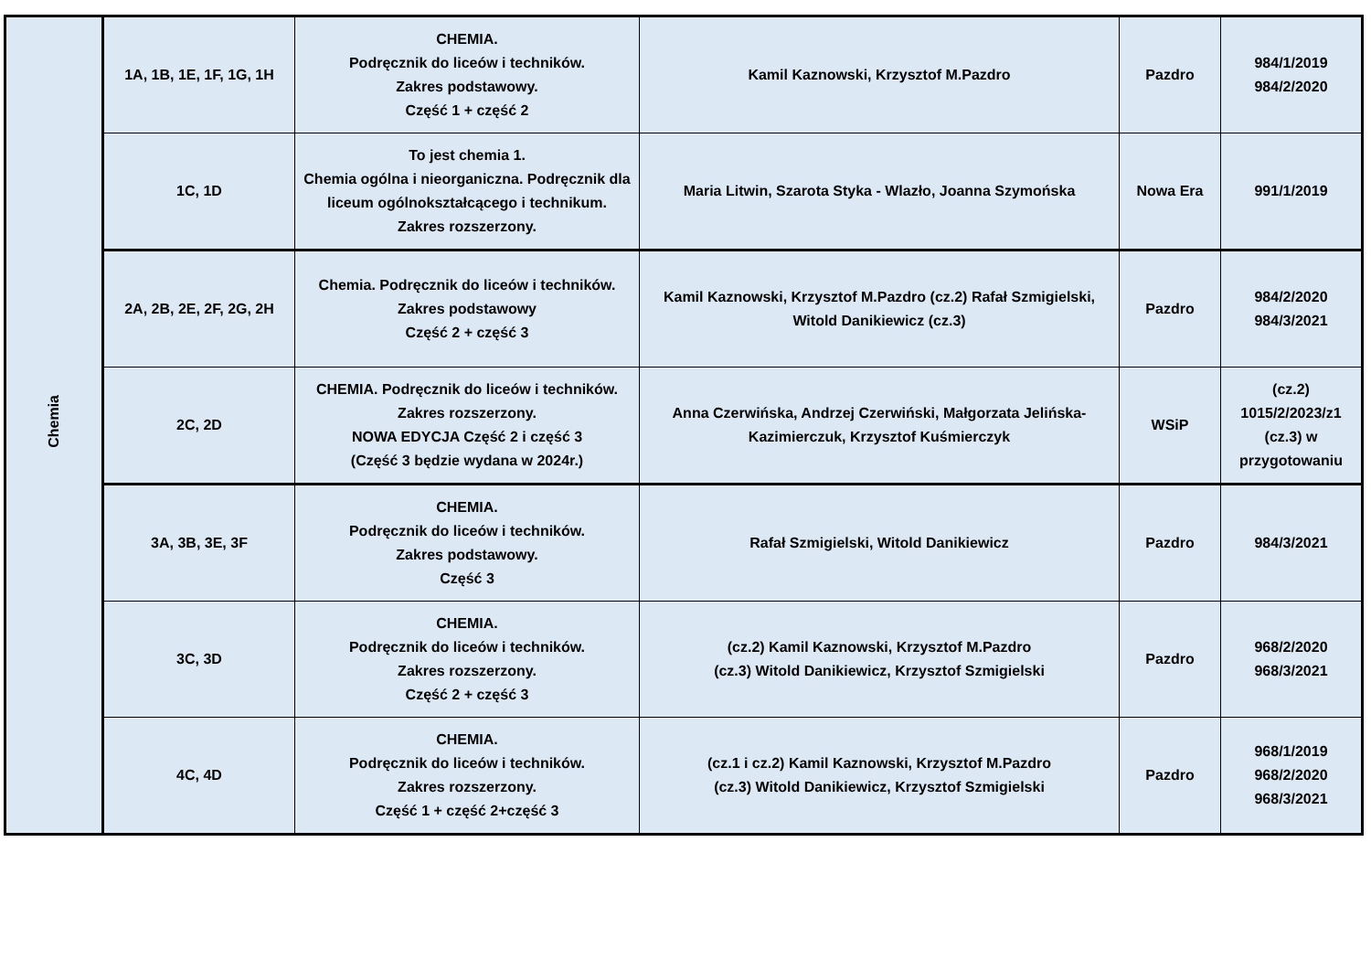| Chemia | 1A, 1B, 1E, 1F, 1G, 1H | CHEMIA. Podręcznik do liceów i techników. Zakres podstawowy. Część 1 + część 2 | Kamil Kaznowski, Krzysztof M.Pazdro | Pazdro | 984/1/2019 984/2/2020 |
| | 1C, 1D | To jest chemia 1. Chemia ogólna i nieorganiczna. Podręcznik dla liceum ogólnokształcącego i technikum. Zakres rozszerzony. | Maria Litwin, Szarota Styka - Wlazło, Joanna Szymońska | Nowa Era | 991/1/2019 |
| | 2A, 2B, 2E, 2F, 2G, 2H | Chemia. Podręcznik do liceów i techników. Zakres podstawowy Część 2 + część 3 | Kamil Kaznowski, Krzysztof M.Pazdro (cz.2) Rafał Szmigielski, Witold Danikiewicz (cz.3) | Pazdro | 984/2/2020 984/3/2021 |
| | 2C, 2D | CHEMIA. Podręcznik do liceów i techników. Zakres rozszerzony. NOWA EDYCJA Część 2 i część 3 (Część 3 będzie wydana w 2024r.) | Anna Czerwińska, Andrzej Czerwiński, Małgorzata Jelińska-Kazimierczuk, Krzysztof Kuśmierczyk | WSiP | (cz.2) 1015/2/2023/z1 (cz.3) w przygotowaniu |
| | 3A, 3B, 3E, 3F | CHEMIA. Podręcznik do liceów i techników. Zakres podstawowy. Część 3 | Rafał Szmigielski, Witold Danikiewicz | Pazdro | 984/3/2021 |
| | 3C, 3D | CHEMIA. Podręcznik do liceów i techników. Zakres rozszerzony. Część 2 + część 3 | (cz.2) Kamil Kaznowski, Krzysztof M.Pazdro (cz.3) Witold Danikiewicz, Krzysztof Szmigielski | Pazdro | 968/2/2020 968/3/2021 |
| | 4C, 4D | CHEMIA. Podręcznik do liceów i techników. Zakres rozszerzony. Część 1 + część 2+część 3 | (cz.1 i cz.2) Kamil Kaznowski, Krzysztof M.Pazdro (cz.3) Witold Danikiewicz, Krzysztof Szmigielski | Pazdro | 968/1/2019 968/2/2020 968/3/2021 |